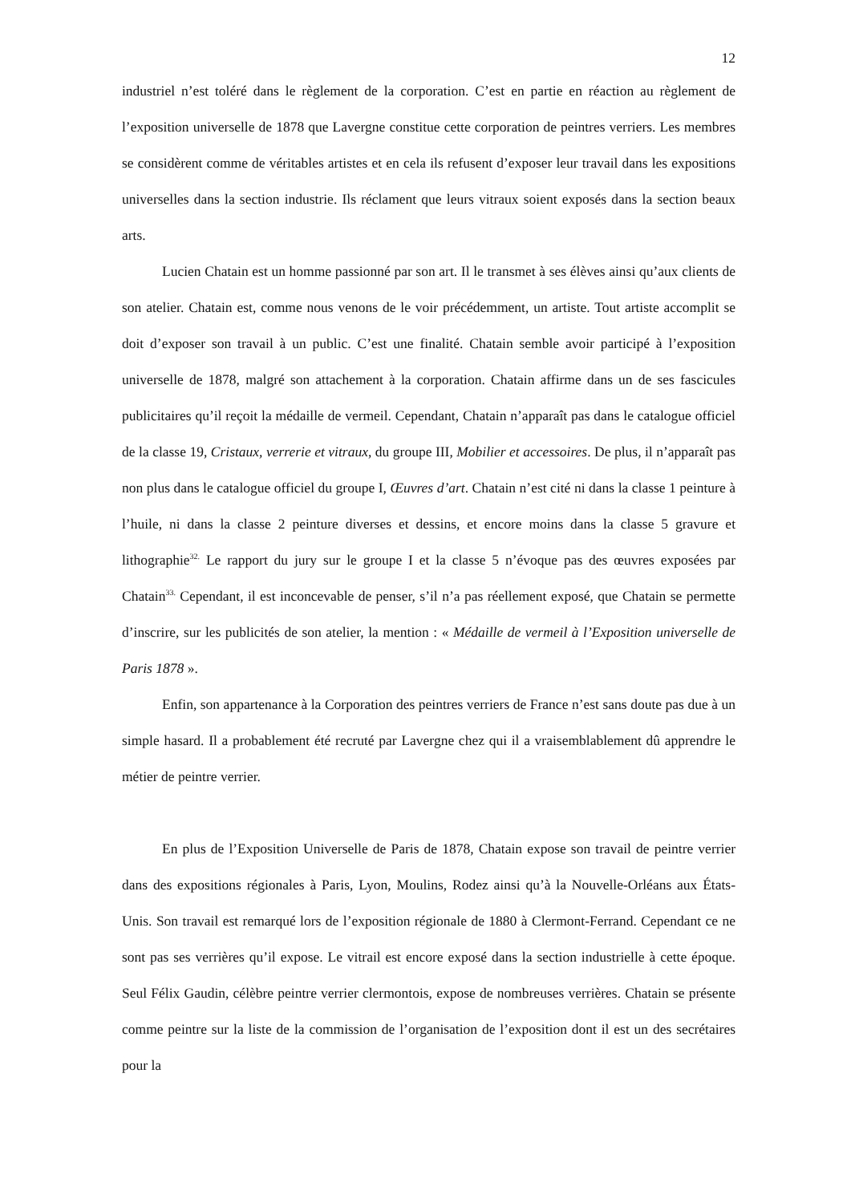12
industriel n’est toléré dans le règlement de la corporation. C’est en partie en réaction au règlement de l’exposition universelle de 1878 que Lavergne constitue cette corporation de peintres verriers. Les membres se considèrent comme de véritables artistes et en cela ils refusent d’exposer leur travail dans les expositions universelles dans la section industrie. Ils réclament que leurs vitraux soient exposés dans la section beaux arts.
Lucien Chatain est un homme passionné par son art. Il le transmet à ses élèves ainsi qu’aux clients de son atelier. Chatain est, comme nous venons de le voir précédemment, un artiste. Tout artiste accomplit se doit d’exposer son travail à un public. C’est une finalité. Chatain semble avoir participé à l’exposition universelle de 1878, malgré son attachement à la corporation. Chatain affirme dans un de ses fascicules publicitaires qu’il reçoit la médaille de vermeil. Cependant, Chatain n’apparaît pas dans le catalogue officiel de la classe 19, Cristaux, verrerie et vitraux, du groupe III, Mobilier et accessoires. De plus, il n’apparaît pas non plus dans le catalogue officiel du groupe I, Œuvres d’art. Chatain n’est cité ni dans la classe 1 peinture à l’huile, ni dans la classe 2 peinture diverses et dessins, et encore moins dans la classe 5 gravure et lithographie<sup>32.</sup> Le rapport du jury sur le groupe I et la classe 5 n’évoque pas des œuvres exposées par Chatain<sup>33.</sup> Cependant, il est inconcevable de penser, s’il n’a pas réellement exposé, que Chatain se permette d’inscrire, sur les publicités de son atelier, la mention : « Médaille de vermeil à l’Exposition universelle de Paris 1878 ».
Enfin, son appartenance à la Corporation des peintres verriers de France n’est sans doute pas due à un simple hasard. Il a probablement été recruté par Lavergne chez qui il a vraisemblablement dû apprendre le métier de peintre verrier.
En plus de l’Exposition Universelle de Paris de 1878, Chatain expose son travail de peintre verrier dans des expositions régionales à Paris, Lyon, Moulins, Rodez ainsi qu’à la Nouvelle-Orléans aux États-Unis. Son travail est remarqué lors de l’exposition régionale de 1880 à Clermont-Ferrand. Cependant ce ne sont pas ses verrières qu’il expose. Le vitrail est encore exposé dans la section industrielle à cette époque. Seul Félix Gaudin, célèbre peintre verrier clermontois, expose de nombreuses verrières. Chatain se présente comme peintre sur la liste de la commission de l’organisation de l’exposition dont il est un des secrétaires pour la